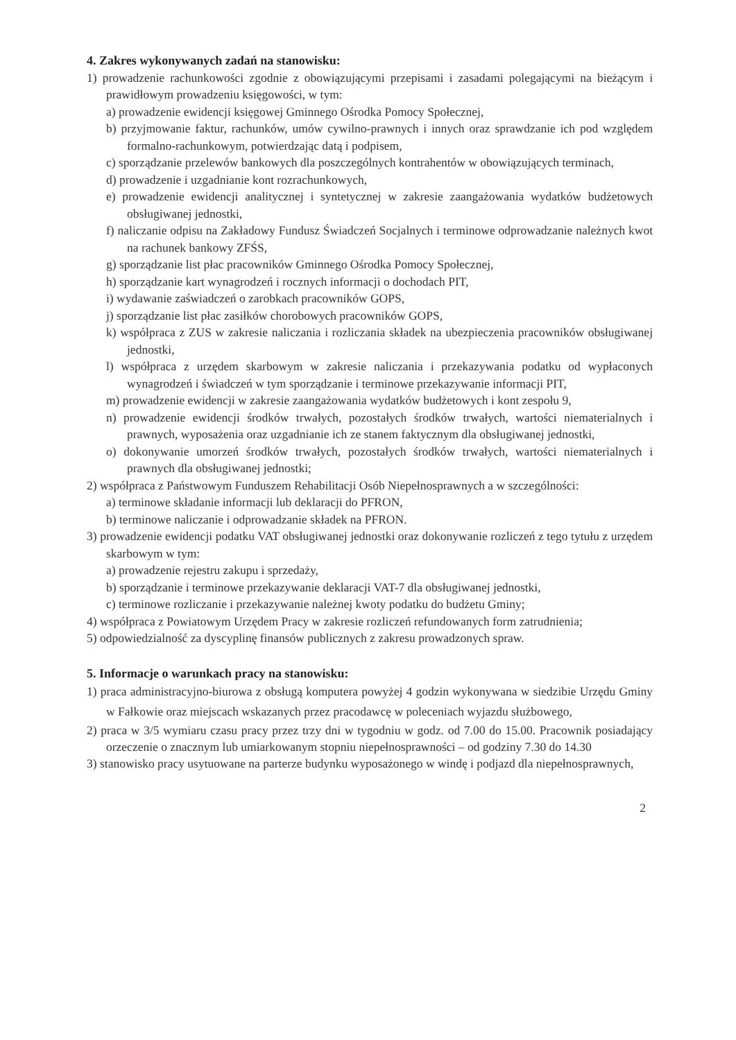4. Zakres wykonywanych zadań na stanowisku:
1) prowadzenie rachunkowości zgodnie z obowiązującymi przepisami i zasadami polegającymi na bieżącym i prawidłowym prowadzeniu księgowości, w tym:
a) prowadzenie ewidencji księgowej Gminnego Ośrodka Pomocy Społecznej,
b) przyjmowanie faktur, rachunków, umów cywilno-prawnych i innych oraz sprawdzanie ich pod względem formalno-rachunkowym, potwierdzając datą i podpisem,
c) sporządzanie przelewów bankowych dla poszczególnych kontrahentów w obowiązujących terminach,
d) prowadzenie i uzgadnianie kont rozrachunkowych,
e) prowadzenie ewidencji analitycznej i syntetycznej w zakresie zaangażowania wydatków budżetowych obsługiwanej jednostki,
f) naliczanie odpisu na Zakładowy Fundusz Świadczeń Socjalnych i terminowe odprowadzanie należnych kwot na rachunek bankowy ZFŚS,
g) sporządzanie list płac pracowników Gminnego Ośrodka Pomocy Społecznej,
h) sporządzanie kart wynagrodzeń i rocznych informacji o dochodach PIT,
i) wydawanie zaświadczeń o zarobkach pracowników GOPS,
j) sporządzanie list płac zasiłków chorobowych pracowników GOPS,
k) współpraca z ZUS w zakresie naliczania i rozliczania składek na ubezpieczenia pracowników obsługiwanej jednostki,
l) współpraca z urzędem skarbowym w zakresie naliczania i przekazywania podatku od wypłaconych wynagrodzeń i świadczeń w tym sporządzanie i terminowe przekazywanie informacji PIT,
m) prowadzenie ewidencji w zakresie zaangażowania wydatków budżetowych i kont zespołu 9,
n) prowadzenie ewidencji środków trwałych, pozostałych środków trwałych, wartości niematerialnych i prawnych, wyposażenia oraz uzgadnianie ich ze stanem faktycznym dla obsługiwanej jednostki,
o) dokonywanie umorzeń środków trwałych, pozostałych środków trwałych, wartości niematerialnych i prawnych dla obsługiwanej jednostki;
2) współpraca z Państwowym Funduszem Rehabilitacji Osób Niepełnosprawnych a w szczególności:
a) terminowe składanie informacji lub deklaracji do PFRON,
b) terminowe naliczanie i odprowadzanie składek na PFRON.
3) prowadzenie ewidencji podatku VAT obsługiwanej jednostki oraz dokonywanie rozliczeń z tego tytułu z urzędem skarbowym w tym:
a) prowadzenie rejestru zakupu i sprzedaży,
b) sporządzanie i terminowe przekazywanie deklaracji VAT-7 dla obsługiwanej jednostki,
c) terminowe rozliczanie i przekazywanie należnej kwoty podatku do budżetu Gminy;
4) współpraca z Powiatowym Urzędem Pracy w zakresie rozliczeń refundowanych form zatrudnienia;
5) odpowiedzialność za dyscyplinę finansów publicznych z zakresu prowadzonych spraw.
5. Informacje o warunkach pracy na stanowisku:
1) praca administracyjno-biurowa z obsługą komputera powyżej 4 godzin wykonywana w siedzibie Urzędu Gminy w Fałkowie oraz miejscach wskazanych przez pracodawcę w poleceniach wyjazdu służbowego,
2) praca w 3/5 wymiaru czasu pracy przez trzy dni w tygodniu w godz. od 7.00 do 15.00. Pracownik posiadający orzeczenie o znacznym lub umiarkowanym stopniu niepełnosprawności – od godziny 7.30 do 14.30
3) stanowisko pracy usytuowane na parterze budynku wyposażonego w windę i podjazd dla niepełnosprawnych,
2